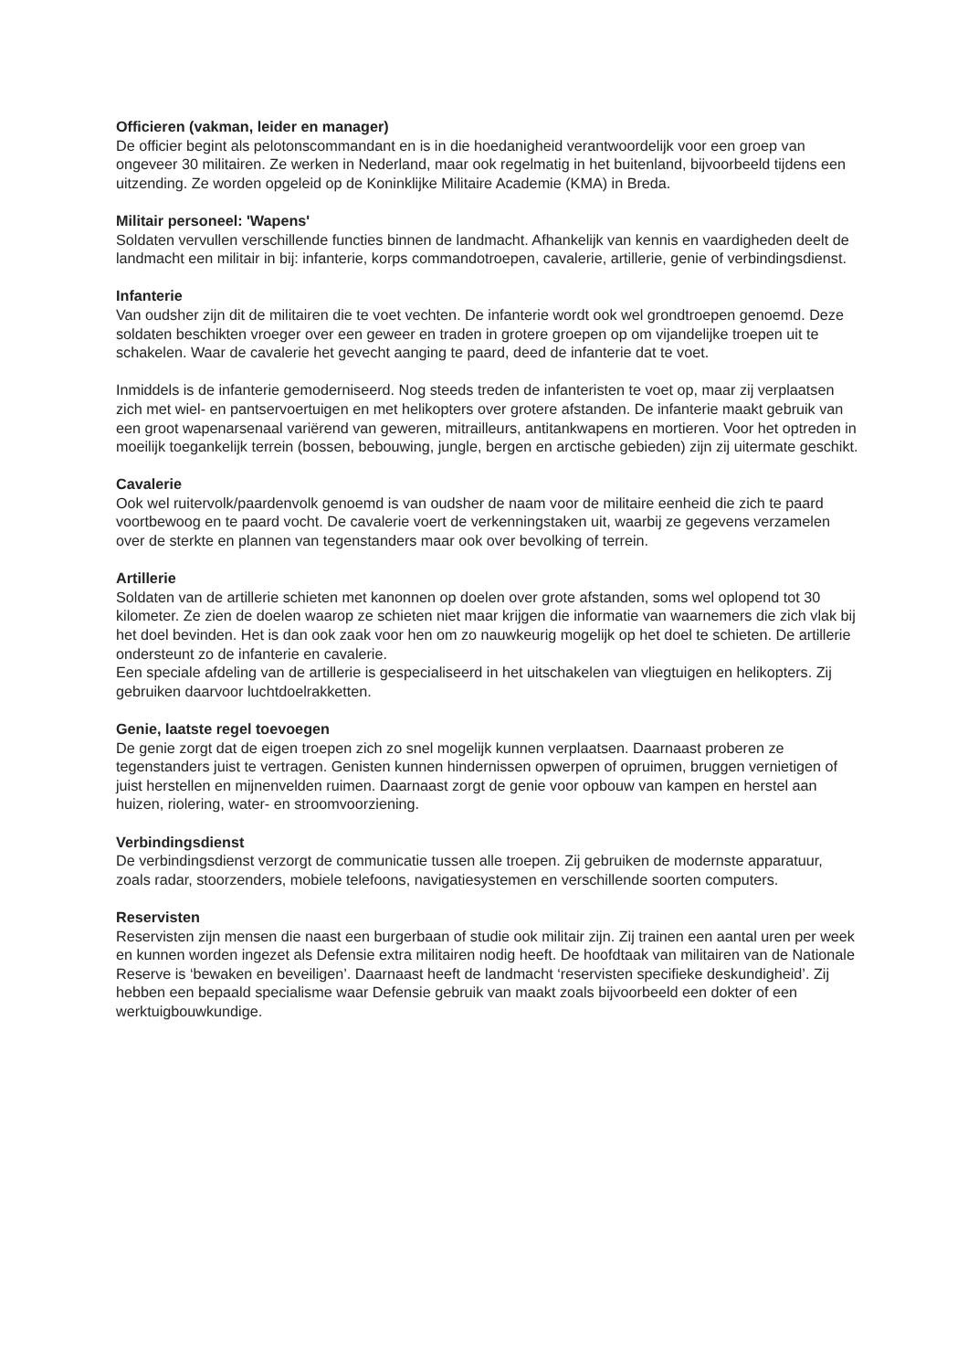Officieren (vakman, leider en manager)
De officier begint als pelotonscommandant en is in die hoedanigheid verantwoordelijk voor een groep van ongeveer 30 militairen. Ze werken in Nederland, maar ook regelmatig in het buitenland, bijvoorbeeld tijdens een uitzending. Ze worden opgeleid op de Koninklijke Militaire Academie (KMA) in Breda.
Militair personeel: 'Wapens'
Soldaten vervullen verschillende functies binnen de landmacht. Afhankelijk van kennis en vaardigheden deelt de landmacht een militair in bij: infanterie, korps commandotroepen, cavalerie, artillerie, genie of verbindingsdienst.
Infanterie
Van oudsher zijn dit de militairen die te voet vechten. De infanterie wordt ook wel grondtroepen genoemd. Deze soldaten beschikten vroeger over een geweer en traden in grotere groepen op om vijandelijke troepen uit te schakelen. Waar de cavalerie het gevecht aanging te paard, deed de infanterie dat te voet.
Inmiddels is de infanterie gemoderniseerd. Nog steeds treden de infanteristen te voet op, maar zij verplaatsen zich met wiel- en pantservoertuigen en met helikopters over grotere afstanden. De infanterie maakt gebruik van een groot wapenarsenaal variërend van geweren, mitrailleurs, antitankwapens en mortieren. Voor het optreden in moeilijk toegankelijk terrein (bossen, bebouwing, jungle, bergen en arctische gebieden) zijn zij uitermate geschikt.
Cavalerie
Ook wel ruitervolk/paardenvolk genoemd is van oudsher de naam voor de militaire eenheid die zich te paard voortbewoog en te paard vocht. De cavalerie voert de verkenningstaken uit, waarbij ze gegevens verzamelen over de sterkte en plannen van tegenstanders maar ook over bevolking of terrein.
Artillerie
Soldaten van de artillerie schieten met kanonnen op doelen over grote afstanden, soms wel oplopend tot 30 kilometer. Ze zien de doelen waarop ze schieten niet maar krijgen die informatie van waarnemers die zich vlak bij het doel bevinden. Het is dan ook zaak voor hen om zo nauwkeurig mogelijk op het doel te schieten. De artillerie ondersteunt zo de infanterie en cavalerie.
Een speciale afdeling van de artillerie is gespecialiseerd in het uitschakelen van vliegtuigen en helikopters. Zij gebruiken daarvoor luchtdoelrakketten.
Genie, laatste regel toevoegen
De genie zorgt dat de eigen troepen zich zo snel mogelijk kunnen verplaatsen. Daarnaast proberen ze tegenstanders juist te vertragen. Genisten kunnen hindernissen opwerpen of opruimen, bruggen vernietigen of juist herstellen en mijnenvelden ruimen. Daarnaast zorgt de genie voor opbouw van kampen en herstel aan huizen, riolering, water- en stroomvoorziening.
Verbindingsdienst
De verbindingsdienst verzorgt de communicatie tussen alle troepen. Zij gebruiken de modernste apparatuur, zoals radar, stoorzenders, mobiele telefoons, navigatiesystemen en verschillende soorten computers.
Reservisten
Reservisten zijn mensen die naast een burgerbaan of studie ook militair zijn. Zij trainen een aantal uren per week en kunnen worden ingezet als Defensie extra militairen nodig heeft. De hoofdtaak van militairen van de Nationale Reserve is ‘bewaken en beveiligen’. Daarnaast heeft de landmacht ‘reservisten specifieke deskundigheid’. Zij hebben een bepaald specialisme waar Defensie gebruik van maakt zoals bijvoorbeeld een dokter of een werktuigbouwkundige.